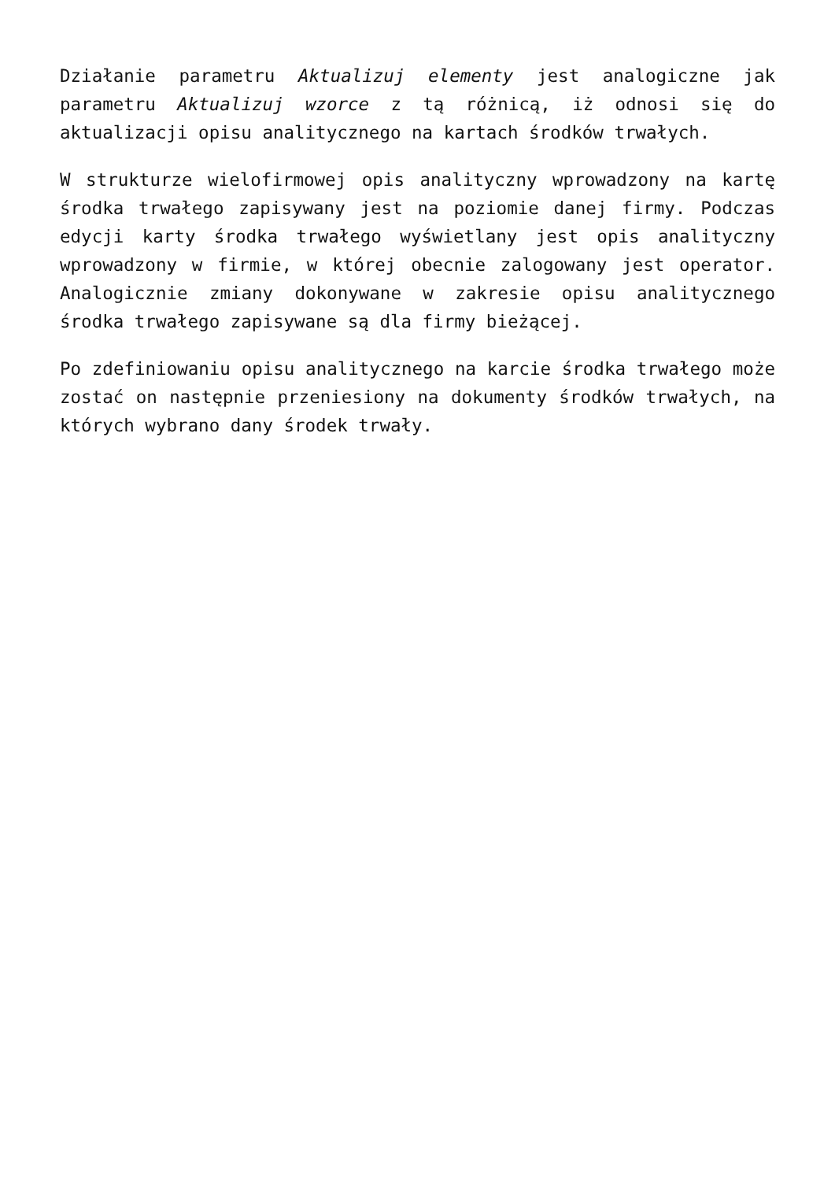Działanie parametru Aktualizuj elementy jest analogiczne jak parametru Aktualizuj wzorce z tą różnicą, iż odnosi się do aktualizacji opisu analitycznego na kartach środków trwałych.
W strukturze wielofirmowej opis analityczny wprowadzony na kartę środka trwałego zapisywany jest na poziomie danej firmy. Podczas edycji karty środka trwałego wyświetlany jest opis analityczny wprowadzony w firmie, w której obecnie zalogowany jest operator. Analogicznie zmiany dokonywane w zakresie opisu analitycznego środka trwałego zapisywane są dla firmy bieżącej.
Po zdefiniowaniu opisu analitycznego na karcie środka trwałego może zostać on następnie przeniesiony na dokumenty środków trwałych, na których wybrano dany środek trwały.